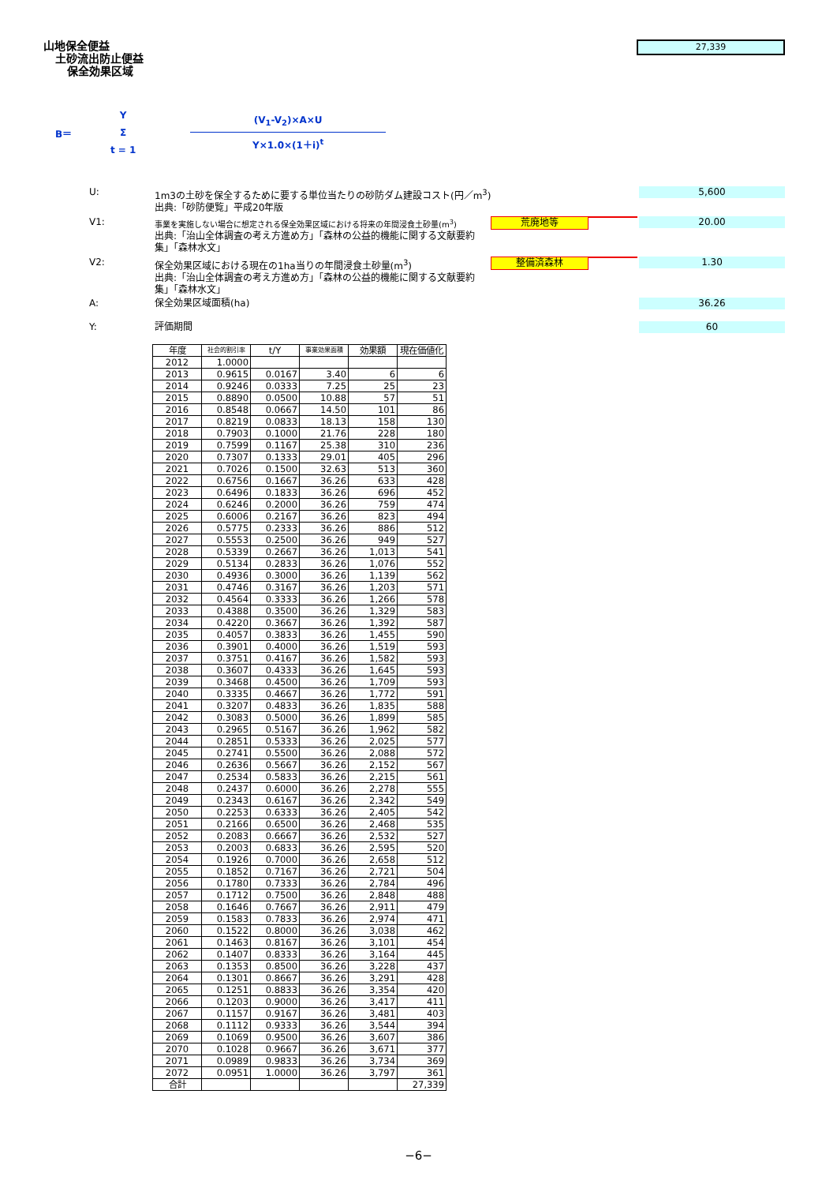山地保全便益
土砂流出防止便益
保全効果区域
27,339
B＝
Y
Σ
t = 1
(V<sub>1</sub>-V<sub>2</sub>)×A×U
Y×1.0×(1＋i)<sup>t</sup>
U: 1m3の土砂を保全するために要する単位当たりの砂防ダム建設コスト(円／m<sup>3</sup>)
出典:「砂防便覧」平成20年版
5,600
V1:
事業を実施しない場合に想定される保全効果区域における将来の年間浸食土砂量(m<sup>3</sup>)
出典:「治山全体調査の考え方進め方」「森林の公益的機能に関する文献要約集」「森林水文」
荒廃地等 20.00
V2: 保全効果区域における現在の1ha当りの年間浸食土砂量(m<sup>3</sup>)
出典:「治山全体調査の考え方進め方」「森林の公益的機能に関する文献要約集」「森林水文」
整備済森林 1.30
A: 保全効果区域面積(ha) 36.26
Y: 評価期間 60
| 年度 | 社会的割引率 | t/Y | 事業効果面積 | 効果額 | 現在価値化 |
| --- | --- | --- | --- | --- | --- |
| 2012 | 1.0000 | | | | |
| 2013 | 0.9615 | 0.0167 | 3.40 | 6 | 6 |
| 2014 | 0.9246 | 0.0333 | 7.25 | 25 | 23 |
| 2015 | 0.8890 | 0.0500 | 10.88 | 57 | 51 |
| 2016 | 0.8548 | 0.0667 | 14.50 | 101 | 86 |
| 2017 | 0.8219 | 0.0833 | 18.13 | 158 | 130 |
| 2018 | 0.7903 | 0.1000 | 21.76 | 228 | 180 |
| 2019 | 0.7599 | 0.1167 | 25.38 | 310 | 236 |
| 2020 | 0.7307 | 0.1333 | 29.01 | 405 | 296 |
| 2021 | 0.7026 | 0.1500 | 32.63 | 513 | 360 |
| 2022 | 0.6756 | 0.1667 | 36.26 | 633 | 428 |
| 2023 | 0.6496 | 0.1833 | 36.26 | 696 | 452 |
| 2024 | 0.6246 | 0.2000 | 36.26 | 759 | 474 |
| 2025 | 0.6006 | 0.2167 | 36.26 | 823 | 494 |
| 2026 | 0.5775 | 0.2333 | 36.26 | 886 | 512 |
| 2027 | 0.5553 | 0.2500 | 36.26 | 949 | 527 |
| 2028 | 0.5339 | 0.2667 | 36.26 | 1,013 | 541 |
| 2029 | 0.5134 | 0.2833 | 36.26 | 1,076 | 552 |
| 2030 | 0.4936 | 0.3000 | 36.26 | 1,139 | 562 |
| 2031 | 0.4746 | 0.3167 | 36.26 | 1,203 | 571 |
| 2032 | 0.4564 | 0.3333 | 36.26 | 1,266 | 578 |
| 2033 | 0.4388 | 0.3500 | 36.26 | 1,329 | 583 |
| 2034 | 0.4220 | 0.3667 | 36.26 | 1,392 | 587 |
| 2035 | 0.4057 | 0.3833 | 36.26 | 1,455 | 590 |
| 2036 | 0.3901 | 0.4000 | 36.26 | 1,519 | 593 |
| 2037 | 0.3751 | 0.4167 | 36.26 | 1,582 | 593 |
| 2038 | 0.3607 | 0.4333 | 36.26 | 1,645 | 593 |
| 2039 | 0.3468 | 0.4500 | 36.26 | 1,709 | 593 |
| 2040 | 0.3335 | 0.4667 | 36.26 | 1,772 | 591 |
| 2041 | 0.3207 | 0.4833 | 36.26 | 1,835 | 588 |
| 2042 | 0.3083 | 0.5000 | 36.26 | 1,899 | 585 |
| 2043 | 0.2965 | 0.5167 | 36.26 | 1,962 | 582 |
| 2044 | 0.2851 | 0.5333 | 36.26 | 2,025 | 577 |
| 2045 | 0.2741 | 0.5500 | 36.26 | 2,088 | 572 |
| 2046 | 0.2636 | 0.5667 | 36.26 | 2,152 | 567 |
| 2047 | 0.2534 | 0.5833 | 36.26 | 2,215 | 561 |
| 2048 | 0.2437 | 0.6000 | 36.26 | 2,278 | 555 |
| 2049 | 0.2343 | 0.6167 | 36.26 | 2,342 | 549 |
| 2050 | 0.2253 | 0.6333 | 36.26 | 2,405 | 542 |
| 2051 | 0.2166 | 0.6500 | 36.26 | 2,468 | 535 |
| 2052 | 0.2083 | 0.6667 | 36.26 | 2,532 | 527 |
| 2053 | 0.2003 | 0.6833 | 36.26 | 2,595 | 520 |
| 2054 | 0.1926 | 0.7000 | 36.26 | 2,658 | 512 |
| 2055 | 0.1852 | 0.7167 | 36.26 | 2,721 | 504 |
| 2056 | 0.1780 | 0.7333 | 36.26 | 2,784 | 496 |
| 2057 | 0.1712 | 0.7500 | 36.26 | 2,848 | 488 |
| 2058 | 0.1646 | 0.7667 | 36.26 | 2,911 | 479 |
| 2059 | 0.1583 | 0.7833 | 36.26 | 2,974 | 471 |
| 2060 | 0.1522 | 0.8000 | 36.26 | 3,038 | 462 |
| 2061 | 0.1463 | 0.8167 | 36.26 | 3,101 | 454 |
| 2062 | 0.1407 | 0.8333 | 36.26 | 3,164 | 445 |
| 2063 | 0.1353 | 0.8500 | 36.26 | 3,228 | 437 |
| 2064 | 0.1301 | 0.8667 | 36.26 | 3,291 | 428 |
| 2065 | 0.1251 | 0.8833 | 36.26 | 3,354 | 420 |
| 2066 | 0.1203 | 0.9000 | 36.26 | 3,417 | 411 |
| 2067 | 0.1157 | 0.9167 | 36.26 | 3,481 | 403 |
| 2068 | 0.1112 | 0.9333 | 36.26 | 3,544 | 394 |
| 2069 | 0.1069 | 0.9500 | 36.26 | 3,607 | 386 |
| 2070 | 0.1028 | 0.9667 | 36.26 | 3,671 | 377 |
| 2071 | 0.0989 | 0.9833 | 36.26 | 3,734 | 369 |
| 2072 | 0.0951 | 1.0000 | 36.26 | 3,797 | 361 |
| 合計 | | | | | 27,339 |
−6−